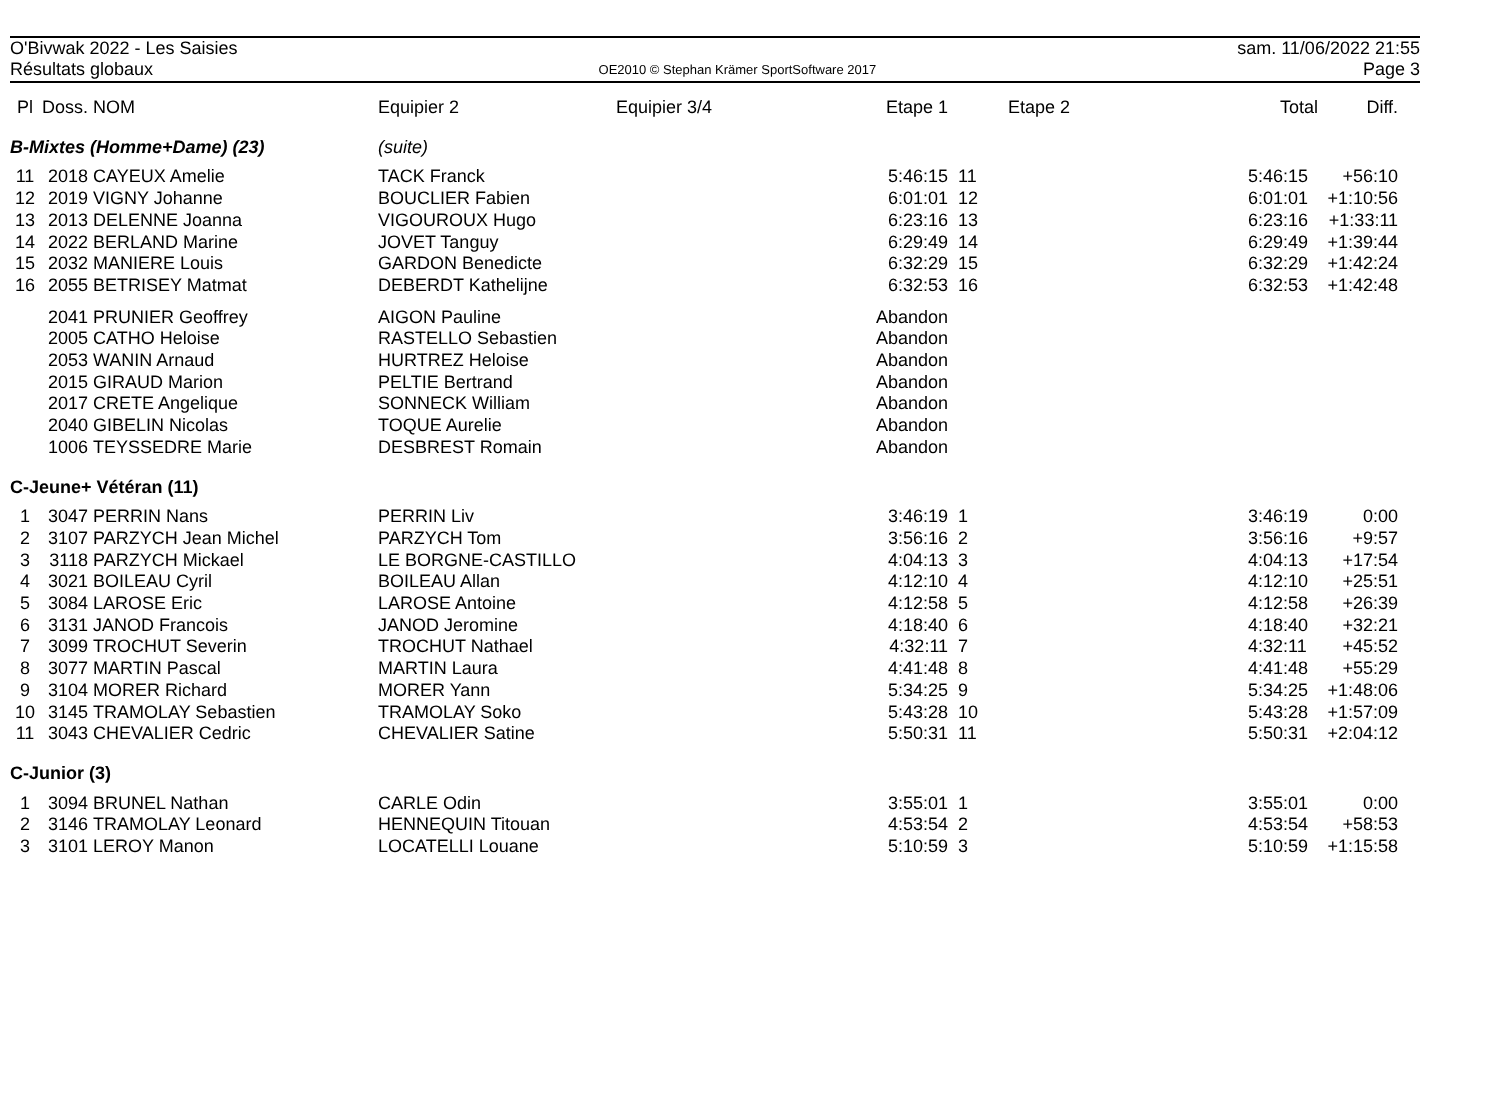O'Bivwak 2022 - Les Saisies
Résultats globaux
OE2010 © Stephan Krämer SportSoftware 2017
sam. 11/06/2022 21:55
Page 3
| Pl | Doss. | NOM | Equipier 2 | Equipier 3/4 | Etape 1 | | Etape 2 | Total | Diff. |
| --- | --- | --- | --- | --- | --- | --- | --- | --- | --- |
| B-Mixtes (Homme+Dame) (23) | | | (suite) | | | | | | |
| 11 | 2018 | CAYEUX Amelie | TACK Franck | | 5:46:15 | 11 | | 5:46:15 | +56:10 |
| 12 | 2019 | VIGNY Johanne | BOUCLIER Fabien | | 6:01:01 | 12 | | 6:01:01 | +1:10:56 |
| 13 | 2013 | DELENNE Joanna | VIGOUROUX Hugo | | 6:23:16 | 13 | | 6:23:16 | +1:33:11 |
| 14 | 2022 | BERLAND Marine | JOVET Tanguy | | 6:29:49 | 14 | | 6:29:49 | +1:39:44 |
| 15 | 2032 | MANIERE Louis | GARDON Benedicte | | 6:32:29 | 15 | | 6:32:29 | +1:42:24 |
| 16 | 2055 | BETRISEY Matmat | DEBERDT Kathelijne | | 6:32:53 | 16 | | 6:32:53 | +1:42:48 |
| | 2041 | PRUNIER Geoffrey | AIGON Pauline | | Abandon | | | | |
| | 2005 | CATHO Heloise | RASTELLO Sebastien | | Abandon | | | | |
| | 2053 | WANIN Arnaud | HURTREZ Heloise | | Abandon | | | | |
| | 2015 | GIRAUD Marion | PELTIE Bertrand | | Abandon | | | | |
| | 2017 | CRETE Angelique | SONNECK William | | Abandon | | | | |
| | 2040 | GIBELIN Nicolas | TOQUE Aurelie | | Abandon | | | | |
| | 1006 | TEYSSEDRE Marie | DESBREST Romain | | Abandon | | | | |
| C-Jeune+ Vétéran (11) | | | | | | | | | |
| 1 | 3047 | PERRIN Nans | PERRIN Liv | | 3:46:19 | 1 | | 3:46:19 | 0:00 |
| 2 | 3107 | PARZYCH Jean Michel | PARZYCH Tom | | 3:56:16 | 2 | | 3:56:16 | +9:57 |
| 3 | 3118 | PARZYCH Mickael | LE BORGNE-CASTILLO | | 4:04:13 | 3 | | 4:04:13 | +17:54 |
| 4 | 3021 | BOILEAU Cyril | BOILEAU Allan | | 4:12:10 | 4 | | 4:12:10 | +25:51 |
| 5 | 3084 | LAROSE Eric | LAROSE Antoine | | 4:12:58 | 5 | | 4:12:58 | +26:39 |
| 6 | 3131 | JANOD Francois | JANOD Jeromine | | 4:18:40 | 6 | | 4:18:40 | +32:21 |
| 7 | 3099 | TROCHUT Severin | TROCHUT Nathael | | 4:32:11 | 7 | | 4:32:11 | +45:52 |
| 8 | 3077 | MARTIN Pascal | MARTIN Laura | | 4:41:48 | 8 | | 4:41:48 | +55:29 |
| 9 | 3104 | MORER Richard | MORER Yann | | 5:34:25 | 9 | | 5:34:25 | +1:48:06 |
| 10 | 3145 | TRAMOLAY Sebastien | TRAMOLAY Soko | | 5:43:28 | 10 | | 5:43:28 | +1:57:09 |
| 11 | 3043 | CHEVALIER Cedric | CHEVALIER Satine | | 5:50:31 | 11 | | 5:50:31 | +2:04:12 |
| C-Junior (3) | | | | | | | | | |
| 1 | 3094 | BRUNEL Nathan | CARLE Odin | | 3:55:01 | 1 | | 3:55:01 | 0:00 |
| 2 | 3146 | TRAMOLAY Leonard | HENNEQUIN Titouan | | 4:53:54 | 2 | | 4:53:54 | +58:53 |
| 3 | 3101 | LEROY Manon | LOCATELLI Louane | | 5:10:59 | 3 | | 5:10:59 | +1:15:58 |